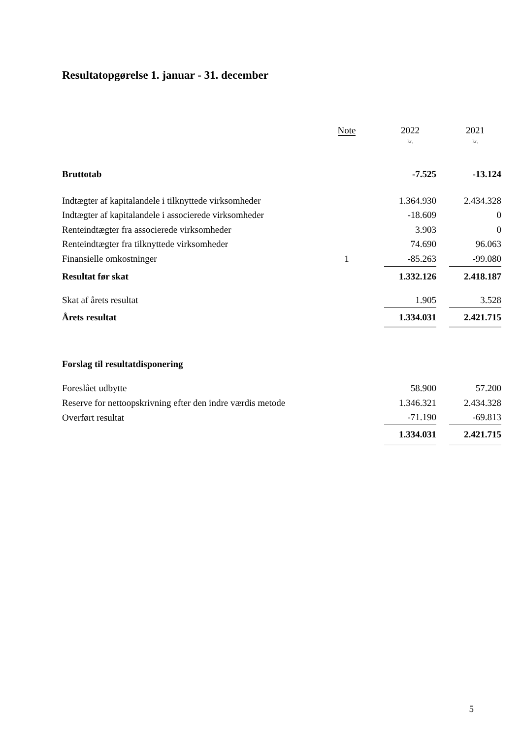Resultatopgørelse 1. januar - 31. december
| | Note | | 2022 | | 2021 |
| --- | --- | --- | --- | --- | --- |
| | | | kr. | | kr. |
| Bruttotab | | | -7.525 | | -13.124 |
| Indtægter af kapitalandele i tilknyttede virksomheder | | | 1.364.930 | | 2.434.328 |
| Indtægter af kapitalandele i associerede virksomheder | | | -18.609 | | 0 |
| Renteindtægter fra associerede virksomheder | | | 3.903 | | 0 |
| Renteindtægter fra tilknyttede virksomheder | | | 74.690 | | 96.063 |
| Finansielle omkostninger | 1 | | -85.263 | | -99.080 |
| Resultat før skat | | | 1.332.126 | | 2.418.187 |
| Skat af årets resultat | | | 1.905 | | 3.528 |
| Årets resultat | | | 1.334.031 | | 2.421.715 |
| Forslag til resultatdisponering | | | | | |
| Foreslået udbytte | | | 58.900 | | 57.200 |
| Reserve for nettoopskrivning efter den indre værdis metode | | | 1.346.321 | | 2.434.328 |
| Overført resultat | | | -71.190 | | -69.813 |
| | | | 1.334.031 | | 2.421.715 |
5